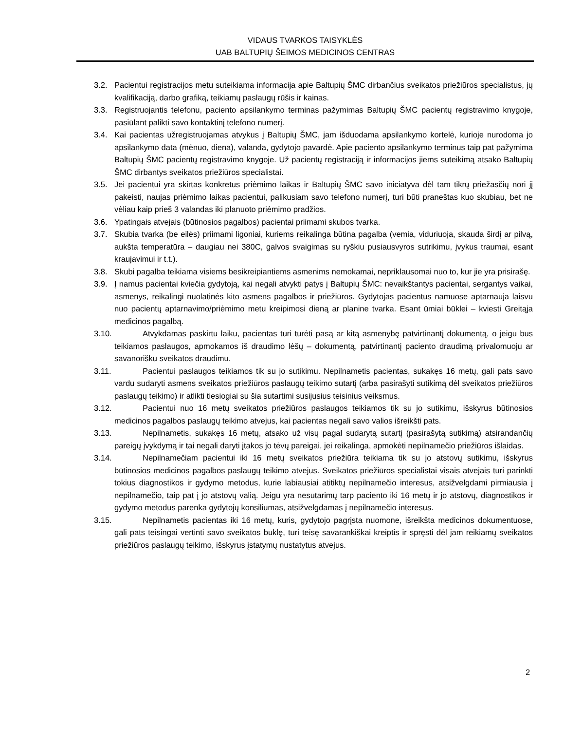VIDAUS TVARKOS TAISYKLĖS
UAB BALTUPIŲ ŠEIMOS MEDICINOS CENTRAS
3.2. Pacientui registracijos metu suteikiama informacija apie Baltupių ŠMC dirbančius sveikatos priežiūros specialistus, jų kvalifikaciją, darbo grafiką, teikiamų paslaugų rūšis ir kainas.
3.3. Registruojantis telefonu, paciento apsilankymo terminas pažymimas Baltupių ŠMC pacientų registravimo knygoje, pasiūlant palikti savo kontaktinį telefono numerį.
3.4. Kai pacientas užregistruojamas atvykus į Baltupių ŠMC, jam išduodama apsilankymo kortelė, kurioje nurodoma jo apsilankymo data (mėnuo, diena), valanda, gydytojo pavardė. Apie paciento apsilankymo terminus taip pat pažymima Baltupių ŠMC pacientų registravimo knygoje. Už pacientų registraciją ir informacijos jiems suteikimą atsako Baltupių ŠMC dirbantys sveikatos priežiūros specialistai.
3.5. Jei pacientui yra skirtas konkretus priėmimo laikas ir Baltupių ŠMC savo iniciatyva dėl tam tikrų priežasčių nori jį pakeisti, naujas priėmimo laikas pacientui, palikusiam savo telefono numerį, turi būti praneštas kuo skubiau, bet ne vėliau kaip prieš 3 valandas iki planuoto priėmimo pradžios.
3.6. Ypatingais atvejais (būtinosios pagalbos) pacientai priimami skubos tvarka.
3.7. Skubia tvarka (be eilės) priimami ligoniai, kuriems reikalinga būtina pagalba (vemia, viduriuoja, skauda širdį ar pilvą, aukšta temperatūra – daugiau nei 380C, galvos svaigimas su ryškiu pusiausvyros sutrikimu, įvykus traumai, esant kraujavimui ir t.t.).
3.8. Skubi pagalba teikiama visiems besikreipiantiems asmenims nemokamai, nepriklausomai nuo to, kur jie yra prisirašę.
3.9. Į namus pacientai kviečia gydytoją, kai negali atvykti patys į Baltupių ŠMC: nevaikštantys pacientai, sergantys vaikai, asmenys, reikalingi nuolatinės kito asmens pagalbos ir priežiūros. Gydytojas pacientus namuose aptarnauja laisvu nuo pacientų aptarnavimo/priėmimo metu kreipimosi dieną ar planine tvarka. Esant ūmiai būklei – kviesti Greitąja medicinos pagalbą.
3.10. Atvykdamas paskirtu laiku, pacientas turi turėti pasą ar kitą asmenybę patvirtinantį dokumentą, o jeigu bus teikiamos paslaugos, apmokamos iš draudimo lėšų – dokumentą, patvirtinantį paciento draudimą privalomuoju ar savanorišku sveikatos draudimu.
3.11. Pacientui paslaugos teikiamos tik su jo sutikimu. Nepilnametis pacientas, sukakęs 16 metų, gali pats savo vardu sudaryti asmens sveikatos priežiūros paslaugų teikimo sutartį (arba pasirašyti sutikimą dėl sveikatos priežiūros paslaugų teikimo) ir atlikti tiesiogiai su šia sutartimi susijusius teisinius veiksmus.
3.12. Pacientui nuo 16 metų sveikatos priežiūros paslaugos teikiamos tik su jo sutikimu, išskyrus būtinosios medicinos pagalbos paslaugų teikimo atvejus, kai pacientas negali savo valios išreikšti pats.
3.13. Nepilnametis, sukakęs 16 metų, atsako už visų pagal sudarytą sutartį (pasirašytą sutikimą) atsirandančių pareigų įvykdymą ir tai negali daryti įtakos jo tėvų pareigai, jei reikalinga, apmokėti nepilnamečio priežiūros išlaidas.
3.14. Nepilnamečiam pacientui iki 16 metų sveikatos priežiūra teikiama tik su jo atstovų sutikimu, išskyrus būtinosios medicinos pagalbos paslaugų teikimo atvejus. Sveikatos priežiūros specialistai visais atvejais turi parinkti tokius diagnostikos ir gydymo metodus, kurie labiausiai atitiktų nepilnamečio interesus, atsižvelgdami pirmiausia į nepilnamečio, taip pat į jo atstovų valią. Jeigu yra nesutarimų tarp paciento iki 16 metų ir jo atstovų, diagnostikos ir gydymo metodus parenka gydytojų konsiliumas, atsižvelgdamas į nepilnamečio interesus.
3.15. Nepilnametis pacientas iki 16 metų, kuris, gydytojo pagrįsta nuomone, išreikšta medicinos dokumentuose, gali pats teisingai vertinti savo sveikatos būklę, turi teisę savarankiškai kreiptis ir spręsti dėl jam reikiamų sveikatos priežiūros paslaugų teikimo, išskyrus įstatymų nustatytus atvejus.
2